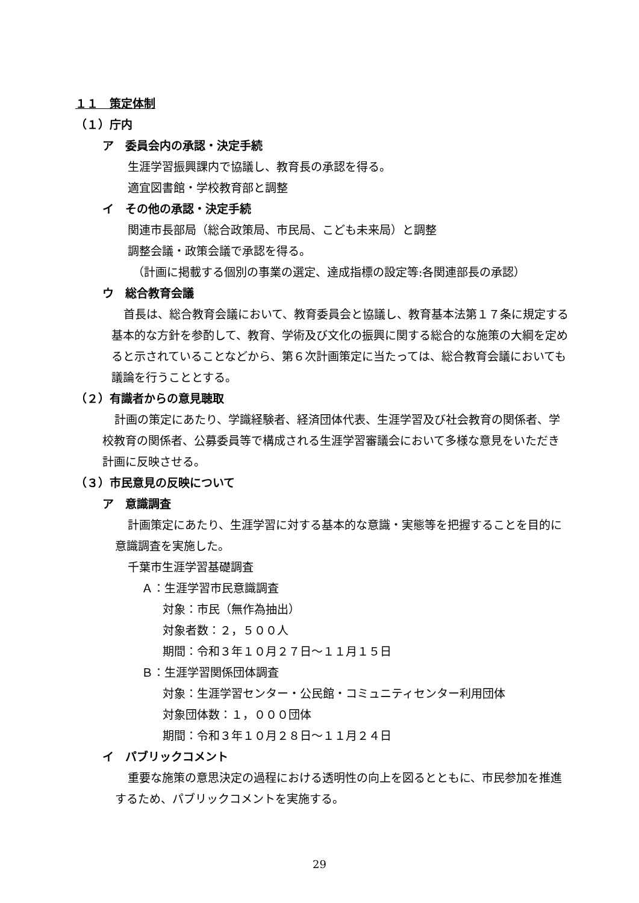１１　策定体制
（１）庁内
ア　委員会内の承認・決定手続
生涯学習振興課内で協議し、教育長の承認を得る。
適宜図書館・学校教育部と調整
イ　その他の承認・決定手続
関連市長部局（総合政策局、市民局、こども未来局）と調整
調整会議・政策会議で承認を得る。
（計画に掲載する個別の事業の選定、達成指標の設定等:各関連部長の承認）
ウ　総合教育会議
首長は、総合教育会議において、教育委員会と協議し、教育基本法第１７条に規定する基本的な方針を参酌して、教育、学術及び文化の振興に関する総合的な施策の大綱を定めると示されていることなどから、第６次計画策定に当たっては、総合教育会議においても議論を行うこととする。
（２）有識者からの意見聴取
計画の策定にあたり、学識経験者、経済団体代表、生涯学習及び社会教育の関係者、学校教育の関係者、公募委員等で構成される生涯学習審議会において多様な意見をいただき計画に反映させる。
（３）市民意見の反映について
ア　意識調査
計画策定にあたり、生涯学習に対する基本的な意識・実態等を把握することを目的に意識調査を実施した。
千葉市生涯学習基礎調査
Ａ：生涯学習市民意識調査
対象：市民（無作為抽出）
対象者数：２，５００人
期間：令和３年１０月２７日～１１月１５日
Ｂ：生涯学習関係団体調査
対象：生涯学習センター・公民館・コミュニティセンター利用団体
対象団体数：１，０００団体
期間：令和３年１０月２８日～１１月２４日
イ　パブリックコメント
重要な施策の意思決定の過程における透明性の向上を図るとともに、市民参加を推進するため、パブリックコメントを実施する。
29